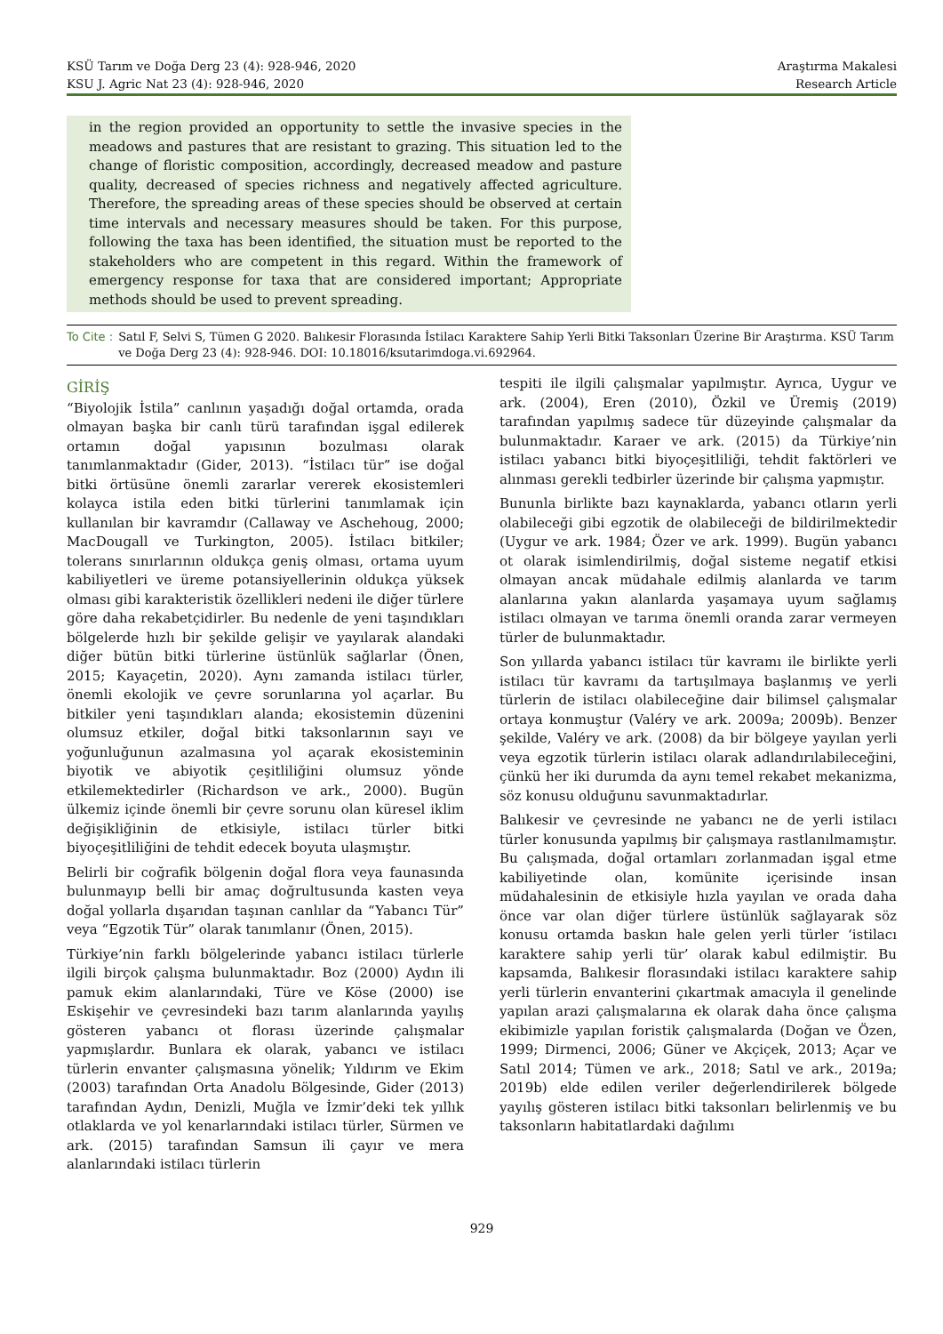KSÜ Tarım ve Doğa Derg 23 (4): 928-946, 2020
KSU J. Agric Nat 23 (4): 928-946, 2020
Araştırma Makalesi
Research Article
in the region provided an opportunity to settle the invasive species in the meadows and pastures that are resistant to grazing. This situation led to the change of floristic composition, accordingly, decreased meadow and pasture quality, decreased of species richness and negatively affected agriculture. Therefore, the spreading areas of these species should be observed at certain time intervals and necessary measures should be taken. For this purpose, following the taxa has been identified, the situation must be reported to the stakeholders who are competent in this regard. Within the framework of emergency response for taxa that are considered important; Appropriate methods should be used to prevent spreading.
To Cite : Satıl F, Selvi S, Tümen G 2020. Balıkesir Florasında İstilacı Karaktere Sahip Yerli Bitki Taksonları Üzerine Bir Araştırma. KSÜ Tarım ve Doğa Derg 23 (4): 928-946. DOI: 10.18016/ksutarimdoga.vi.692964.
GİRİŞ
“Biyolojik İstila” canlının yaşadığı doğal ortamda, orada olmayan başka bir canlı türü tarafından işgal edilerek ortamın doğal yapısının bozulması olarak tanımlanmaktadır (Gider, 2013). “İstilacı tür” ise doğal bitki örtüsüne önemli zararlar vererek ekosistemleri kolayca istila eden bitki türlerini tanımlamak için kullanılan bir kavramdır (Callaway ve Aschehoug, 2000; MacDougall ve Turkington, 2005). İstilacı bitkiler; tolerans sınırlarının oldukça geniş olması, ortama uyum kabiliyetleri ve üreme potansiyellerinin oldukça yüksek olması gibi karakteristik özellikleri nedeni ile diğer türlere göre daha rekabetçidirler. Bu nedenle de yeni taşındıkları bölgelerde hızlı bir şekilde gelişir ve yayılarak alandaki diğer bütün bitki türlerine üstünlük sağlarlar (Önen, 2015; Kayaçetin, 2020). Aynı zamanda istilacı türler, önemli ekolojik ve çevre sorunlarına yol açarlar. Bu bitkiler yeni taşındıkları alanda; ekosistemin düzenini olumsuz etkiler, doğal bitki taksonlarının sayı ve yoğunluğunun azalmasına yol açarak ekosisteminin biyotik ve abiyotik çeşitliliğini olumsuz yönde etkilemektedirler (Richardson ve ark., 2000). Bugün ülkemiz içinde önemli bir çevre sorunu olan küresel iklim değişikliğinin de etkisiyle, istilacı türler bitki biyoçeşitliliğini de tehdit edecek boyuta ulaşmıştır.
Belirli bir coğrafik bölgenin doğal flora veya faunasında bulunmayıp belli bir amaç doğrultusunda kasten veya doğal yollarla dışarıdan taşınan canlılar da “Yabancı Tür” veya “Egzotik Tür” olarak tanımlanır (Önen, 2015).
Türkiye’nin farklı bölgelerinde yabancı istilacı türlerle ilgili birçok çalışma bulunmaktadır. Boz (2000) Aydın ili pamuk ekim alanlarındaki, Türe ve Köse (2000) ise Eskişehir ve çevresindeki bazı tarım alanlarında yayılış gösteren yabancı ot florası üzerinde çalışmalar yapmışlardır. Bunlara ek olarak, yabancı ve istilacı türlerin envanter çalışmasına yönelik; Yıldırım ve Ekim (2003) tarafından Orta Anadolu Bölgesinde, Gider (2013) tarafından Aydın, Denizli, Muğla ve İzmir’deki tek yıllık otlaklarda ve yol kenarlarındaki istilacı türler, Sürmen ve ark. (2015) tarafından Samsun ili çayır ve mera alanlarındaki istilacı türlerin
tespiti ile ilgili çalışmalar yapılmıştır. Ayrıca, Uygur ve ark. (2004), Eren (2010), Özkil ve Üremiş (2019) tarafından yapılmış sadece tür düzeyinde çalışmalar da bulunmaktadır. Karaer ve ark. (2015) da Türkiye’nin istilacı yabancı bitki biyoçeşitliliği, tehdit faktörleri ve alınması gerekli tedbirler üzerinde bir çalışma yapmıştır.
Bununla birlikte bazı kaynaklarda, yabancı otların yerli olabileceği gibi egzotik de olabileceği de bildirilmektedir (Uygur ve ark. 1984; Özer ve ark. 1999). Bugün yabancı ot olarak isimlendirilmiş, doğal sisteme negatif etkisi olmayan ancak müdahale edilmiş alanlarda ve tarım alanlarına yakın alanlarda yaşamaya uyum sağlamış istilacı olmayan ve tarıma önemli oranda zarar vermeyen türler de bulunmaktadır.
Son yıllarda yabancı istilacı tür kavramı ile birlikte yerli istilacı tür kavramı da tartışılmaya başlanmış ve yerli türlerin de istilacı olabileceğine dair bilimsel çalışmalar ortaya konmuştur (Valéry ve ark. 2009a; 2009b). Benzer şekilde, Valéry ve ark. (2008) da bir bölgeye yayılan yerli veya egzotik türlerin istilacı olarak adlandırılabileceğini, çünkü her iki durumda da aynı temel rekabet mekanizma, söz konusu olduğunu savunmaktadırlar.
Balıkesir ve çevresinde ne yabancı ne de yerli istilacı türler konusunda yapılmış bir çalışmaya rastlanılmamıştır. Bu çalışmada, doğal ortamları zorlanmadan işgal etme kabiliyetinde olan, komünite içerisinde insan müdahalesinin de etkisiyle hızla yayılan ve orada daha önce var olan diğer türlere üstünlük sağlayarak söz konusu ortamda baskın hale gelen yerli türler ‘istilacı karaktere sahip yerli tür’ olarak kabul edilmiştir. Bu kapsamda, Balıkesir florasındaki istilacı karaktere sahip yerli türlerin envanterini çıkartmak amacıyla il genelinde yapılan arazi çalışmalarına ek olarak daha önce çalışma ekibimizle yapılan foristik çalışmalarda (Doğan ve Özen, 1999; Dirmenci, 2006; Güner ve Akçiçek, 2013; Açar ve Satıl 2014; Tümen ve ark., 2018; Satıl ve ark., 2019a; 2019b) elde edilen veriler değerlendirilerek bölgede yayılış gösteren istilacı bitki taksonları belirlenmiş ve bu taksonların habitatlardaki dağılımı
929